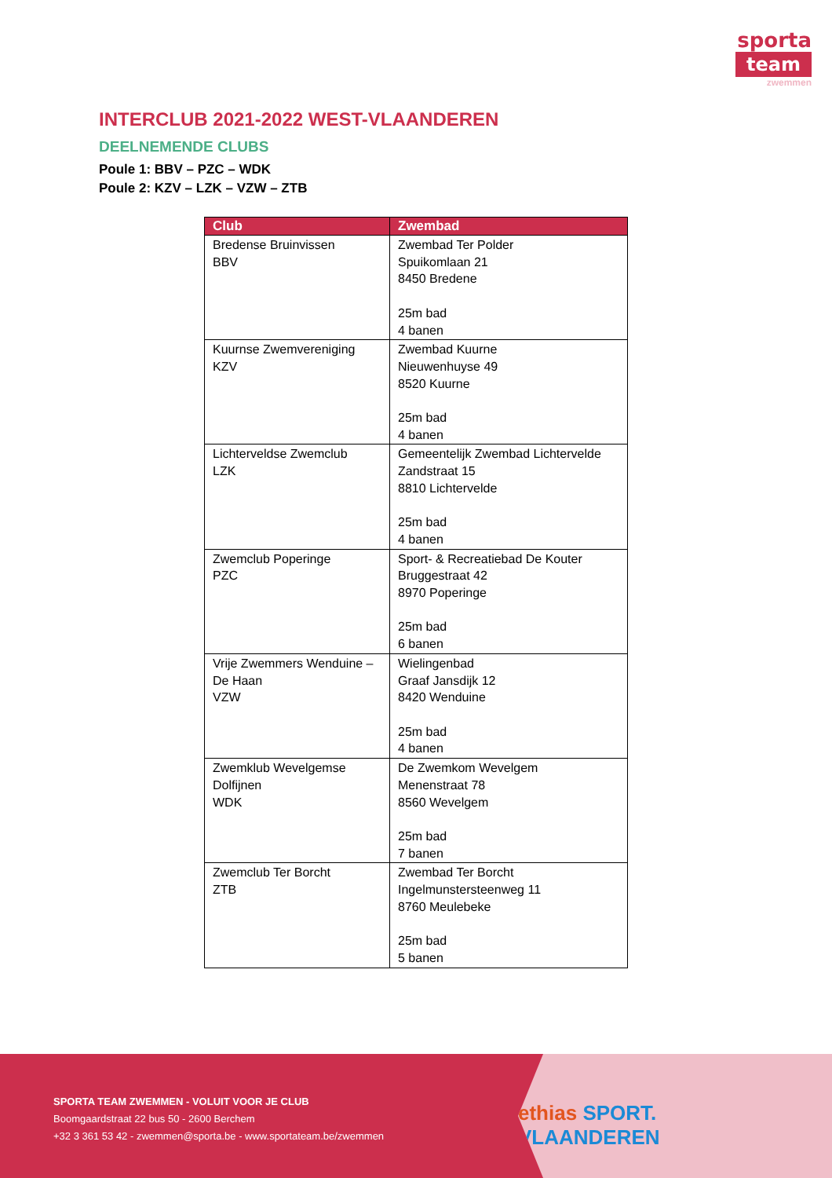sporta
team
zwemmen
INTERCLUB 2021-2022 WEST-VLAANDEREN
DEELNEMENDE CLUBS
Poule 1: BBV – PZC – WDK
Poule 2: KZV – LZK – VZW – ZTB
| Club | Zwembad |
| --- | --- |
| Bredense Bruinvissen BBV | Zwembad Ter Polder Spuikomlaan 21 8450 Bredene 25m bad 4 banen |
| Kuurnse Zwemvereniging KZV | Zwembad Kuurne Nieuwenhuyse 49 8520 Kuurne 25m bad 4 banen |
| Lichterveldse Zwemclub LZK | Gemeentelijk Zwembad Lichtervelde Zandstraat 15 8810 Lichtervelde 25m bad 4 banen |
| Zwemclub Poperinge PZC | Sport- & Recreatiebad De Kouter Bruggestraat 42 8970 Poperinge 25m bad 6 banen |
| Vrije Zwemmers Wenduine – De Haan VZW | Wielingenbad Graaf Jansdijk 12 8420 Wenduine 25m bad 4 banen |
| Zwemklub Wevelgemse Dolfijnen WDK | De Zwemkom Wevelgem Menenstraat 78 8560 Wevelgem 25m bad 7 banen |
| Zwemclub Ter Borcht ZTB | Zwembad Ter Borcht Ingelmunstersteenweg 11 8760 Meulebeke 25m bad 5 banen |
ethias SPORT. VLAANDEREN
SPORTA TEAM ZWEMMEN - VOLUIT VOOR JE CLUB
Boomgaardstraat 22 bus 50 - 2600 Berchem
+32 3 361 53 42 - zwemmen@sporta.be - www.sportateam.be/zwemmen